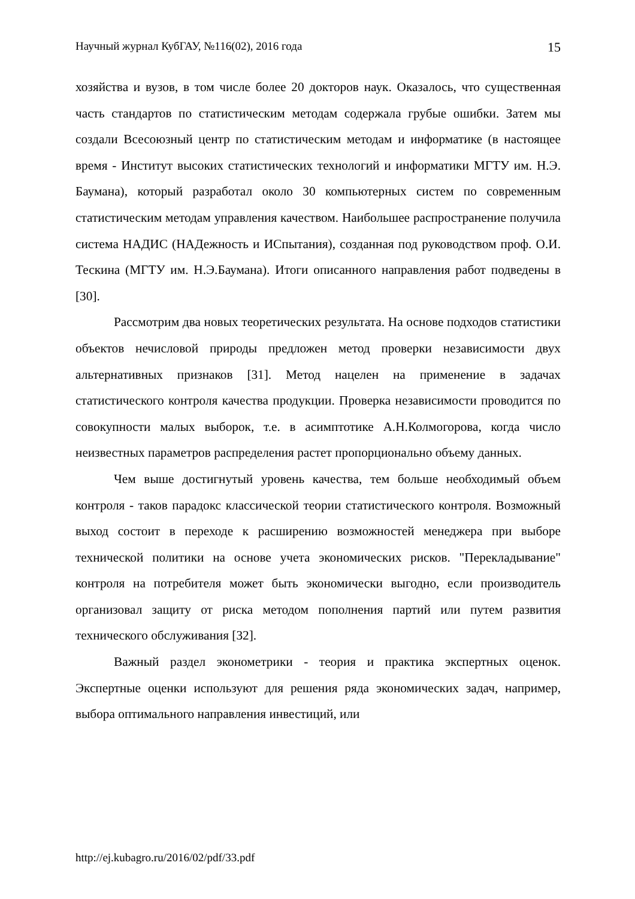Научный журнал КубГАУ, №116(02), 2016 года 15
хозяйства и вузов, в том числе более 20 докторов наук. Оказалось, что существенная часть стандартов по статистическим методам содержала грубые ошибки. Затем мы создали Всесоюзный центр по статистическим методам и информатике (в настоящее время - Институт высоких статистических технологий и информатики МГТУ им. Н.Э. Баумана), который разработал около 30 компьютерных систем по современным статистическим методам управления качеством. Наибольшее распространение получила система НАДИС (НАДежность и ИСпытания), созданная под руководством проф. О.И. Тескина (МГТУ им. Н.Э.Баумана). Итоги описанного направления работ подведены в [30].
Рассмотрим два новых теоретических результата. На основе подходов статистики объектов нечисловой природы предложен метод проверки независимости двух альтернативных признаков [31]. Метод нацелен на применение в задачах статистического контроля качества продукции. Проверка независимости проводится по совокупности малых выборок, т.е. в асимптотике А.Н.Колмогорова, когда число неизвестных параметров распределения растет пропорционально объему данных.
Чем выше достигнутый уровень качества, тем больше необходимый объем контроля - таков парадокс классической теории статистического контроля. Возможный выход состоит в переходе к расширению возможностей менеджера при выборе технической политики на основе учета экономических рисков. "Перекладывание" контроля на потребителя может быть экономически выгодно, если производитель организовал защиту от риска методом пополнения партий или путем развития технического обслуживания [32].
Важный раздел эконометрики - теория и практика экспертных оценок. Экспертные оценки используют для решения ряда экономических задач, например, выбора оптимального направления инвестиций, или
http://ej.kubagro.ru/2016/02/pdf/33.pdf